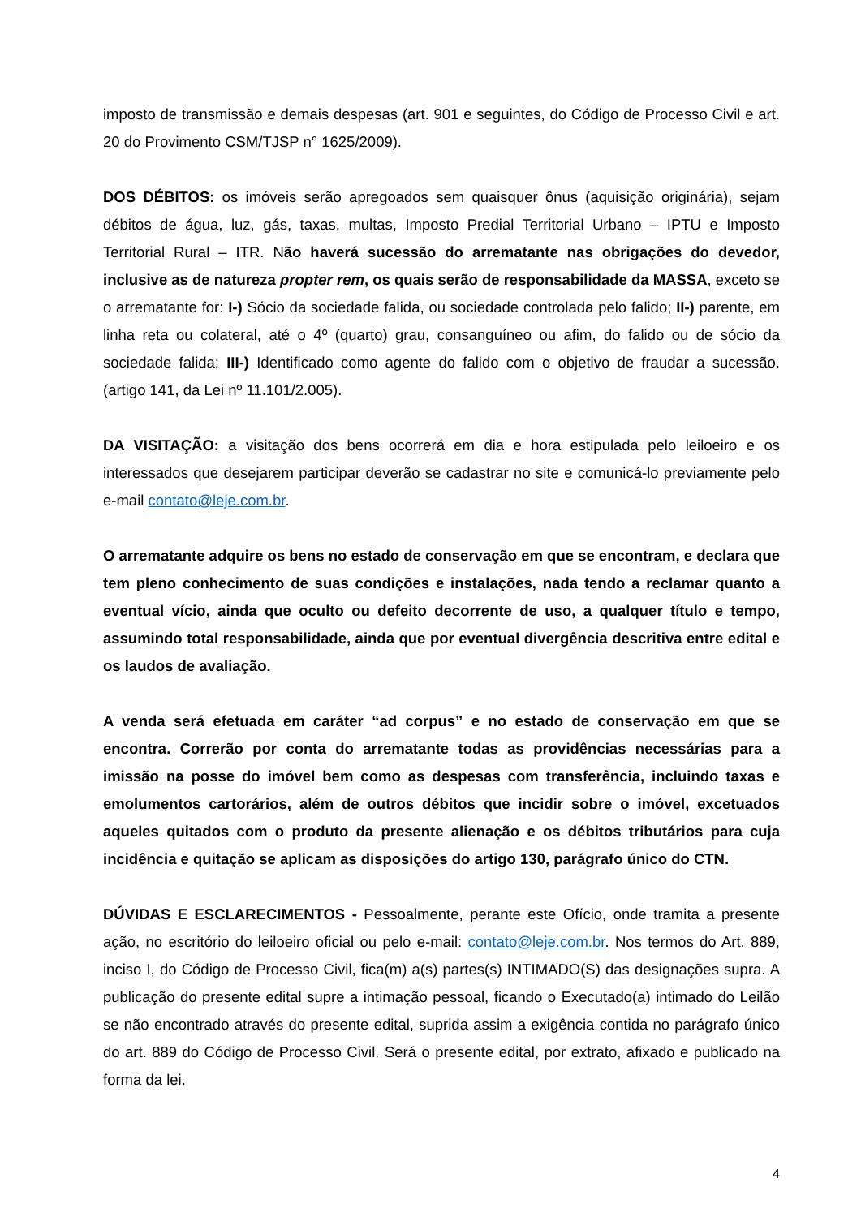imposto de transmissão e demais despesas (art. 901 e seguintes, do Código de Processo Civil e art. 20 do Provimento CSM/TJSP n° 1625/2009).
DOS DÉBITOS: os imóveis serão apregoados sem quaisquer ônus (aquisição originária), sejam débitos de água, luz, gás, taxas, multas, Imposto Predial Territorial Urbano – IPTU e Imposto Territorial Rural – ITR. Não haverá sucessão do arrematante nas obrigações do devedor, inclusive as de natureza propter rem, os quais serão de responsabilidade da MASSA, exceto se o arrematante for: I-) Sócio da sociedade falida, ou sociedade controlada pelo falido; II-) parente, em linha reta ou colateral, até o 4º (quarto) grau, consanguíneo ou afim, do falido ou de sócio da sociedade falida; III-) Identificado como agente do falido com o objetivo de fraudar a sucessão. (artigo 141, da Lei nº 11.101/2.005).
DA VISITAÇÃO: a visitação dos bens ocorrerá em dia e hora estipulada pelo leiloeiro e os interessados que desejarem participar deverão se cadastrar no site e comunicá-lo previamente pelo e-mail contato@leje.com.br.
O arrematante adquire os bens no estado de conservação em que se encontram, e declara que tem pleno conhecimento de suas condições e instalações, nada tendo a reclamar quanto a eventual vício, ainda que oculto ou defeito decorrente de uso, a qualquer título e tempo, assumindo total responsabilidade, ainda que por eventual divergência descritiva entre edital e os laudos de avaliação.
A venda será efetuada em caráter “ad corpus” e no estado de conservação em que se encontra. Correrão por conta do arrematante todas as providências necessárias para a imissão na posse do imóvel bem como as despesas com transferência, incluindo taxas e emolumentos cartorários, além de outros débitos que incidir sobre o imóvel, excetuados aqueles quitados com o produto da presente alienação e os débitos tributários para cuja incidência e quitação se aplicam as disposições do artigo 130, parágrafo único do CTN.
DÚVIDAS E ESCLARECIMENTOS - Pessoalmente, perante este Ofício, onde tramita a presente ação, no escritório do leiloeiro oficial ou pelo e-mail: contato@leje.com.br. Nos termos do Art. 889, inciso I, do Código de Processo Civil, fica(m) a(s) partes(s) INTIMADO(S) das designações supra. A publicação do presente edital supre a intimação pessoal, ficando o Executado(a) intimado do Leilão se não encontrado através do presente edital, suprida assim a exigência contida no parágrafo único do art. 889 do Código de Processo Civil. Será o presente edital, por extrato, afixado e publicado na forma da lei.
4